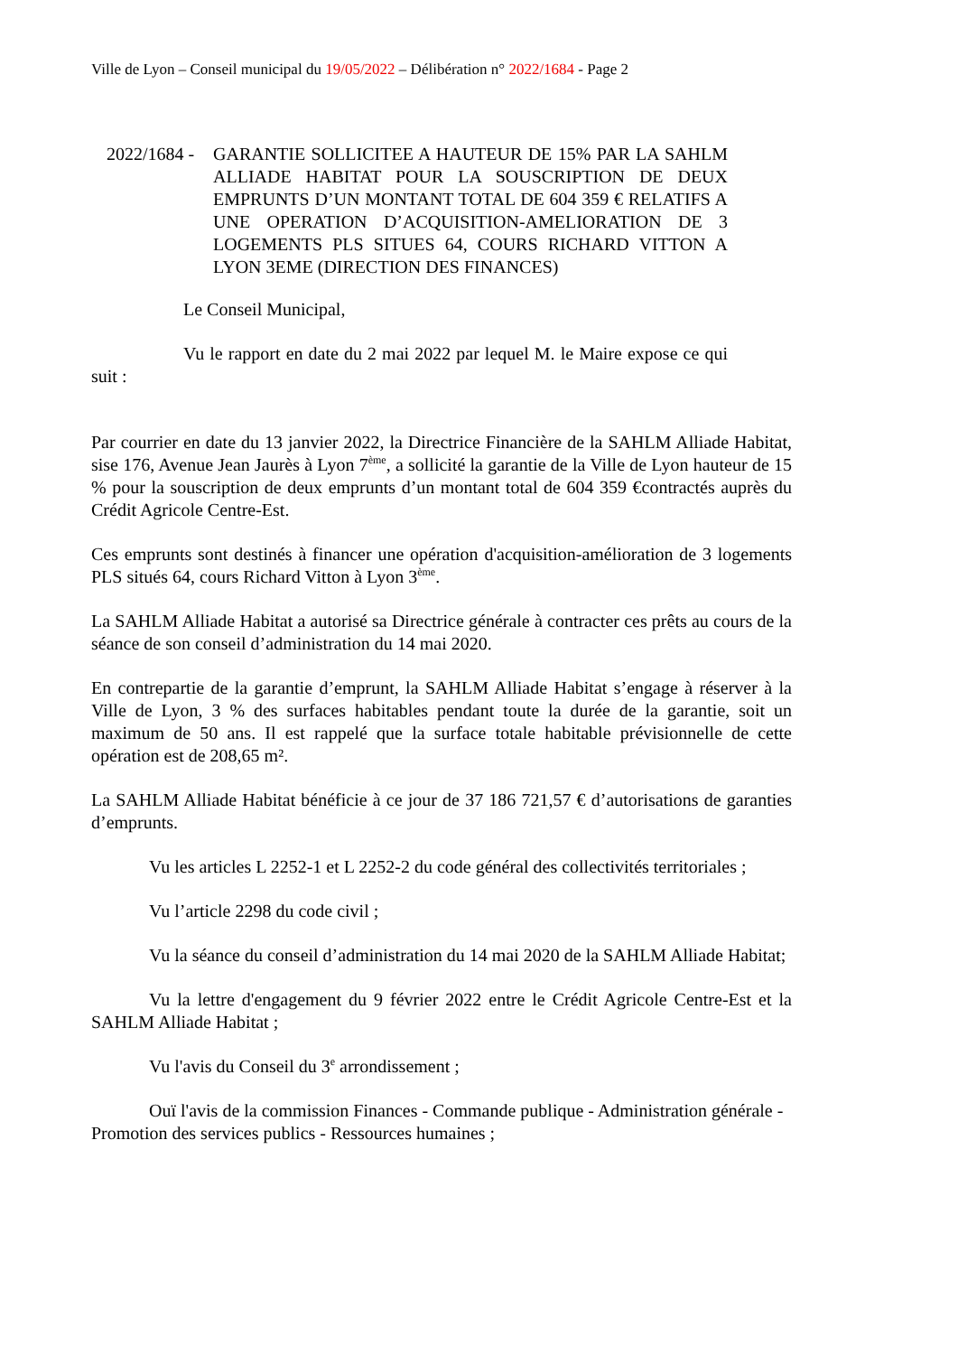Ville de Lyon – Conseil municipal du 19/05/2022 – Délibération n° 2022/1684 - Page 2
2022/1684 -
GARANTIE SOLLICITEE A HAUTEUR DE 15% PAR LA SAHLM ALLIADE HABITAT POUR LA SOUSCRIPTION DE DEUX EMPRUNTS D’UN MONTANT TOTAL DE 604 359 € RELATIFS A UNE OPERATION D’ACQUISITION-AMELIORATION DE 3 LOGEMENTS PLS SITUES 64, COURS RICHARD VITTON A LYON 3EME (DIRECTION DES FINANCES)
Le Conseil Municipal,
Vu le rapport en date du 2 mai 2022 par lequel M. le Maire expose ce qui suit :
Par courrier en date du 13 janvier 2022, la Directrice Financière de la SAHLM Alliade Habitat, sise 176, Avenue Jean Jaurès à Lyon 7<sup>ème</sup>, a sollicité la garantie de la Ville de Lyon hauteur de 15 % pour la souscription de deux emprunts d’un montant total de 604 359 €contractés auprès du Crédit Agricole Centre-Est.
Ces emprunts sont destinés à financer une opération d'acquisition-amélioration de 3 logements PLS situés 64, cours Richard Vitton à Lyon 3<sup>ème</sup>.
La SAHLM Alliade Habitat a autorisé sa Directrice générale à contracter ces prêts au cours de la séance de son conseil d’administration du 14 mai 2020.
En contrepartie de la garantie d’emprunt, la SAHLM Alliade Habitat s’engage à réserver à la Ville de Lyon, 3 % des surfaces habitables pendant toute la durée de la garantie, soit un maximum de 50 ans. Il est rappelé que la surface totale habitable prévisionnelle de cette opération est de 208,65 m².
La SAHLM Alliade Habitat bénéficie à ce jour de 37 186 721,57 € d’autorisations de garanties d’emprunts.
Vu les articles L 2252-1 et L 2252-2 du code général des collectivités territoriales ;
Vu l’article 2298 du code civil ;
Vu la séance du conseil d’administration du 14 mai 2020 de la SAHLM Alliade Habitat;
Vu la lettre d'engagement du 9 février 2022 entre le Crédit Agricole Centre-Est et la SAHLM Alliade Habitat ;
Vu l'avis du Conseil du 3<sup>e</sup> arrondissement ;
Ouï l'avis de la commission Finances - Commande publique - Administration générale - Promotion des services publics - Ressources humaines ;